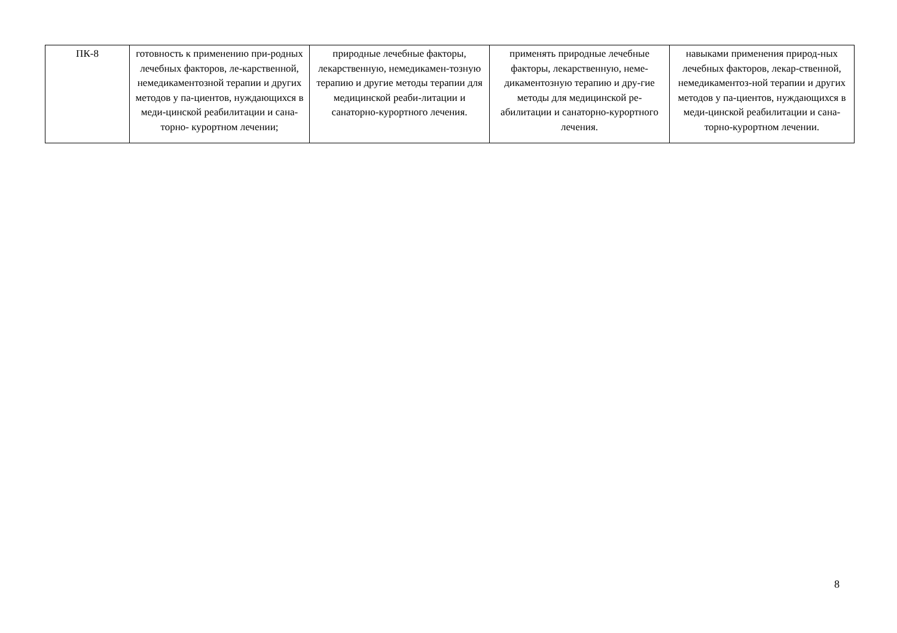| ПК-8 | готовность к применению при-родных лечебных факторов, ле-карственной, немедикаментозной терапии и других методов у па-циентов, нуждающихся в меди-цинской реабилитации и сана-торно- курортном лечении; | природные лечебные факторы, лекарственную, немедикамен-тозную терапию и другие методы терапии для медицинской реаби-литации и санаторно-курортного лечения. | применять природные лечебные факторы, лекарственную, неме-дикаментозную терапию и дру-гие методы для медицинской ре-абилитации и санаторно-курортного лечения. | навыками применения природ-ных лечебных факторов, лекар-ственной, немедикаментоз-ной терапии и других методов у па-циентов, нуждающихся в меди-цинской реабилитации и сана-торно-курортном лечении. |
8